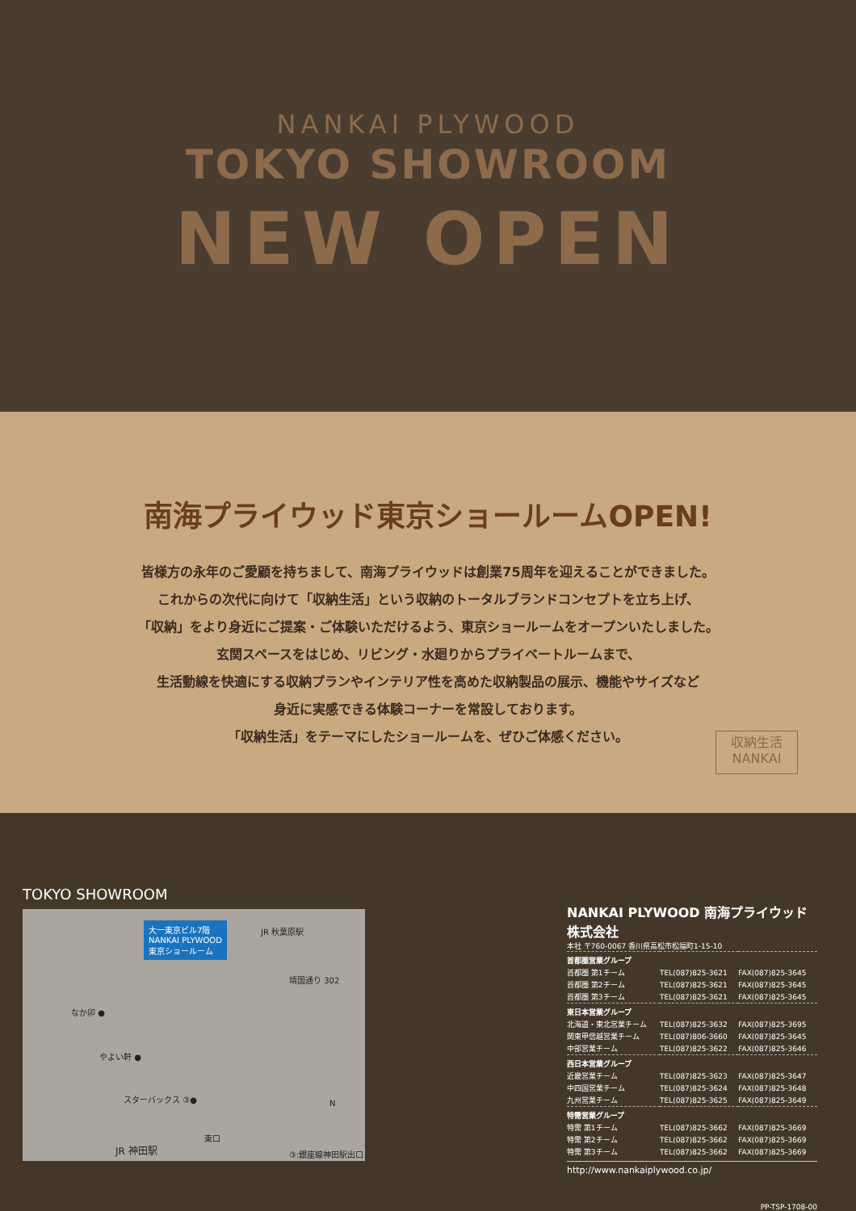NANKAI PLYWOOD
TOKYO SHOWROOM
NEW OPEN
南海プライウッド東京ショールームOPEN!
皆様方の永年のご愛顧を持ちまして、南海プライウッドは創業75周年を迎えることができました。
これからの次代に向けて「収納生活」という収納のトータルブランドコンセプトを立ち上げ、
「収納」をより身近にご提案・ご体験いただけるよう、東京ショールームをオープンいたしました。
玄関スペースをはじめ、リビング・水廻りからプライベートルームまで、
生活動線を快適にする収納プランやインテリア性を高めた収納製品の展示、機能やサイズなど
身近に実感できる体験コーナーを常設しております。
「収納生活」をテーマにしたショールームを、ぜひご体感ください。
収納生活
NANKAI
TOKYO SHOWROOM
大一東京ビル7階
NANKAI PLYWOOD
東京ショールーム
JR 秋葉原駅
靖国通り 302
なか卯 ●
やよい軒 ●
スターバックス ③●
N
東口
JR 神田駅 ③:銀座線神田駅出口
NANKAI PLYWOOD 南海プライウッド株式会社
本社 〒760-0067 香川県高松市松福町1-15-10
| 首都圏営業グループ | | |
| 首都圏 第1チーム | TEL(087)825-3621 | FAX(087)825-3645 |
| 首都圏 第2チーム | TEL(087)825-3621 | FAX(087)825-3645 |
| 首都圏 第3チーム | TEL(087)825-3621 | FAX(087)825-3645 |
| 東日本営業グループ | | |
| 北海道・東北営業チーム | TEL(087)825-3632 | FAX(087)825-3695 |
| 関東甲信越営業チーム | TEL(087)806-3660 | FAX(087)825-3645 |
| 中部営業チーム | TEL(087)825-3622 | FAX(087)825-3646 |
| 西日本営業グループ | | |
| 近畿営業チーム | TEL(087)825-3623 | FAX(087)825-3647 |
| 中四国営業チーム | TEL(087)825-3624 | FAX(087)825-3648 |
| 九州営業チーム | TEL(087)825-3625 | FAX(087)825-3649 |
| 特需営業グループ | | |
| 特需 第1チーム | TEL(087)825-3662 | FAX(087)825-3669 |
| 特需 第2チーム | TEL(087)825-3662 | FAX(087)825-3669 |
| 特需 第3チーム | TEL(087)825-3662 | FAX(087)825-3669 |
http://www.nankaiplywood.co.jp/
PP-TSP-1708-00